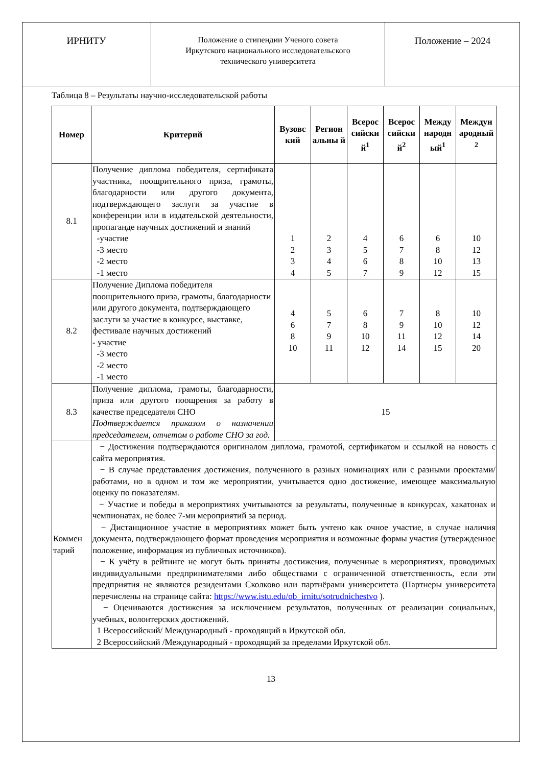| ИРНИТУ | Положение о стипендии Ученого совета Иркутского национального исследовательского технического университета | Положение – 2024 |
Таблица 8 – Результаты научно-исследовательской работы
| Номер | Критерий | Вузовс кий | Регион альны й | Всерос сийски й<sup>1</sup> | Всерос сийски й<sup>2</sup> | Между народн ый<sup>1</sup> | Междун ародный <sup>2</sup> |
| --- | --- | --- | --- | --- | --- | --- | --- |
| 8.1 | Получение диплома победителя, сертификата участника, поощрительного приза, грамоты, благодарности или другого документа, подтверждающего заслуги за участие в конференции или в издательской деятельности, пропаганде научных достижений и знаний -участие -3 место -2 место -1 место | 1 2 3 4 | 2 3 4 5 | 4 5 6 7 | 6 7 8 9 | 6 8 10 12 | 10 12 13 15 |
| 8.2 | Получение Диплома победителя поощрительного приза, грамоты, благодарности или другого документа, подтверждающего заслуги за участие в конкурсе, выставке, фестивале научных достижений - участие -3 место -2 место -1 место | 4 6 8 10 | 5 7 9 11 | 6 8 10 12 | 7 9 11 14 | 8 10 12 15 | 10 12 14 20 |
| 8.3 | Получение диплома, грамоты, благодарности, приза или другого поощрения за работу в качестве председателя СНО Подтверждается приказом о назначении председателем, отчетом о работе СНО за год. | 15 | | | | | |
| Коммен тарий | − Достижения подтверждаются оригиналом диплома, грамотой, сертификатом и ссылкой на новость с сайта мероприятия. − В случае представления достижения, полученного в разных номинациях или с разными проектами/работами, но в одном и том же мероприятии, учитывается одно достижение, имеющее максимальную оценку по показателям. − Участие и победы в мероприятиях учитываются за результаты, полученные в конкурсах, хакатонах и чемпионатах, не более 7-ми мероприятий за период. − Дистанционное участие в мероприятиях может быть учтено как очное участие, в случае наличия документа, подтверждающего формат проведения мероприятия и возможные формы участия (утвержденное положение, информация из публичных источников). − К учёту в рейтинге не могут быть приняты достижения, полученные в мероприятиях, проводимых индивидуальными предпринимателями либо обществами с ограниченной ответственность, если эти предприятия не являются резидентами Сколково или партнёрами университета (Партнеры университета перечислены на странице сайта: https://www.istu.edu/ob_irnitu/sotrudnichestvo ). − Оцениваются достижения за исключением результатов, полученных от реализации социальных, учебных, волонтерских достижений. 1 Всероссийский/ Международный - проходящий в Иркутской обл. 2 Всероссийский /Международный - проходящий за пределами Иркутской обл. | | | | | | |
13